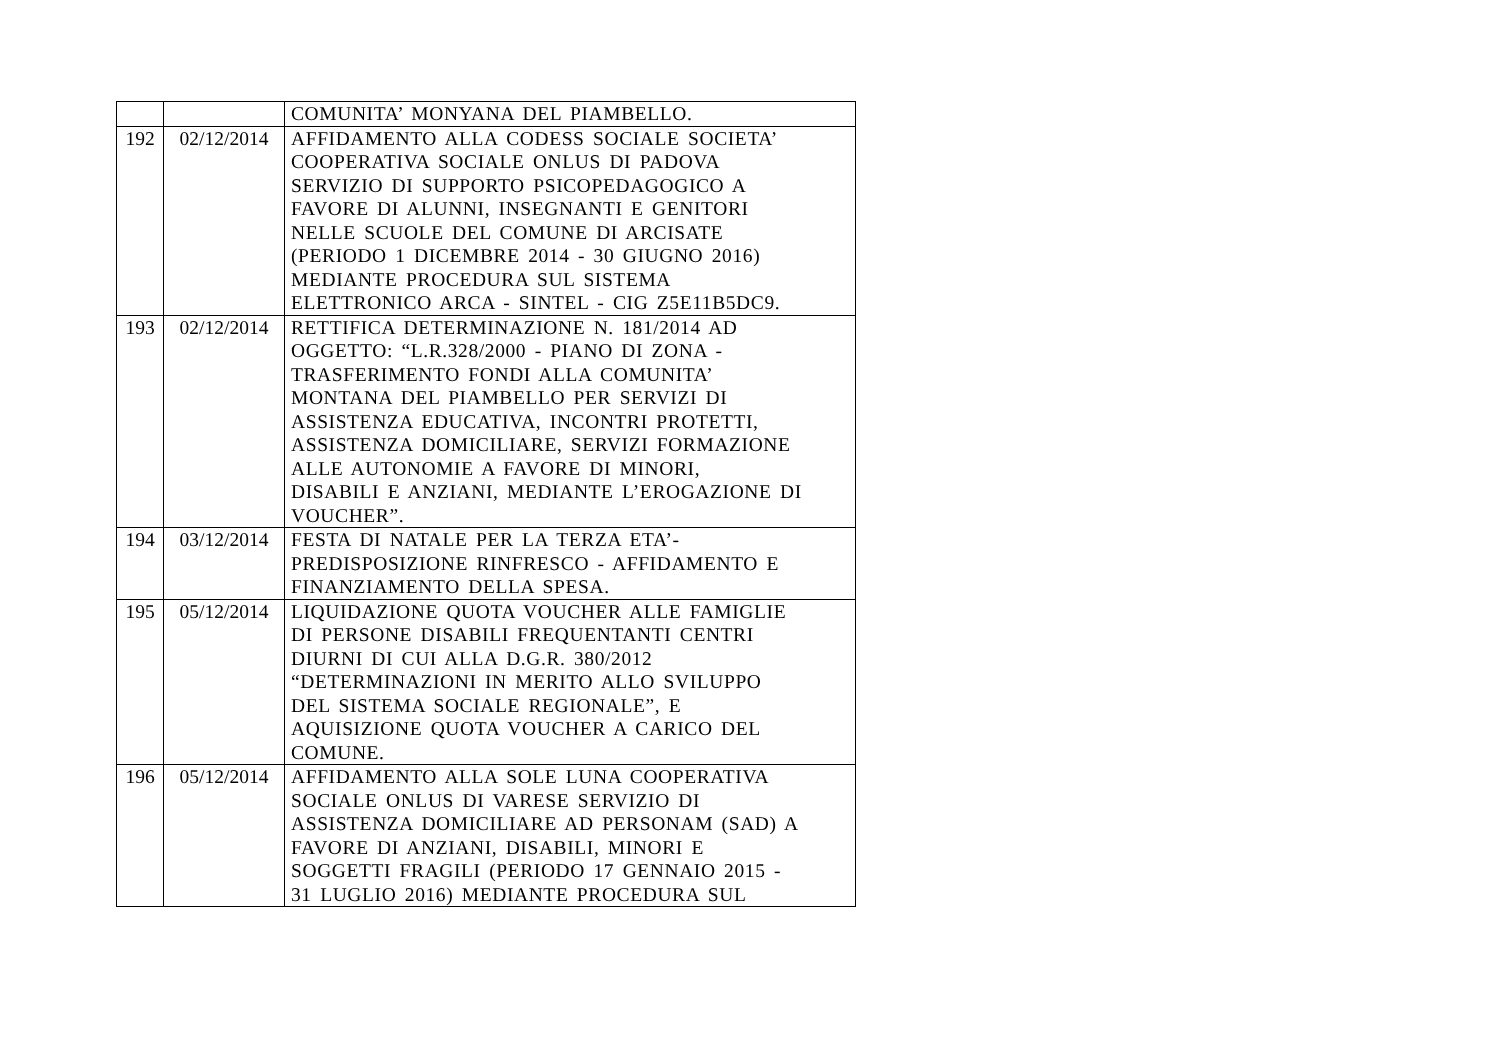| | | COMUNITA’ MONYANA DEL PIAMBELLO. |
| 192 | 02/12/2014 | AFFIDAMENTO ALLA CODESS SOCIALE SOCIETA’ COOPERATIVA SOCIALE ONLUS DI PADOVA SERVIZIO DI SUPPORTO PSICOPEDAGOGICO A FAVORE DI ALUNNI, INSEGNANTI E GENITORI NELLE SCUOLE DEL COMUNE DI ARCISATE (PERIODO 1 DICEMBRE 2014 - 30 GIUGNO 2016) MEDIANTE PROCEDURA SUL SISTEMA ELETTRONICO ARCA - SINTEL - CIG Z5E11B5DC9. |
| 193 | 02/12/2014 | RETTIFICA DETERMINAZIONE N. 181/2014 AD OGGETTO: “L.R.328/2000 - PIANO DI ZONA - TRASFERIMENTO FONDI ALLA COMUNITA’ MONTANA DEL PIAMBELLO PER SERVIZI DI ASSISTENZA EDUCATIVA, INCONTRI PROTETTI, ASSISTENZA DOMICILIARE, SERVIZI FORMAZIONE ALLE AUTONOMIE A FAVORE DI MINORI, DISABILI E ANZIANI, MEDIANTE L’EROGAZIONE DI VOUCHER”. |
| 194 | 03/12/2014 | FESTA DI NATALE PER LA TERZA ETA’- PREDISPOSIZIONE RINFRESCO - AFFIDAMENTO E FINANZIAMENTO DELLA SPESA. |
| 195 | 05/12/2014 | LIQUIDAZIONE QUOTA VOUCHER ALLE FAMIGLIE DI PERSONE DISABILI FREQUENTANTI CENTRI DIURNI DI CUI ALLA D.G.R. 380/2012 “DETERMINAZIONI IN MERITO ALLO SVILUPPO DEL SISTEMA SOCIALE REGIONALE”, E AQUISIZIONE QUOTA VOUCHER A CARICO DEL COMUNE. |
| 196 | 05/12/2014 | AFFIDAMENTO ALLA SOLE LUNA COOPERATIVA SOCIALE ONLUS DI VARESE SERVIZIO DI ASSISTENZA DOMICILIARE AD PERSONAM (SAD) A FAVORE DI ANZIANI, DISABILI, MINORI E SOGGETTI FRAGILI (PERIODO 17 GENNAIO 2015 - 31 LUGLIO 2016) MEDIANTE PROCEDURA SUL |